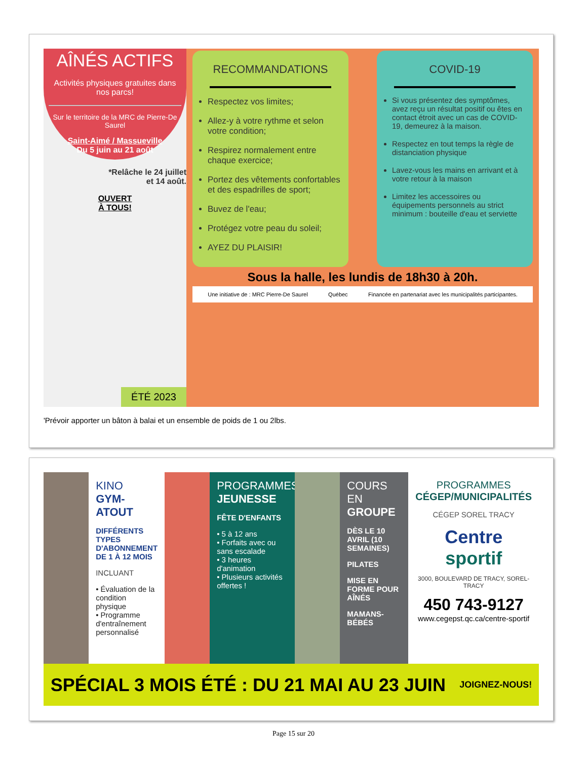AÎNÉS ACTIFS
Activités physiques gratuites dans nos parcs!
Sur le territoire de la MRC de Pierre-De Saurel
Saint-Aimé / Massueville
Du 5 juin au 21 août
*Relâche le 24 juillet
et 14 août.
OUVERT
À TOUS!
ÉTÉ 2023
RECOMMANDATIONS
Respectez vos limites;
Allez-y à votre rythme et selon votre condition;
Respirez normalement entre chaque exercice;
Portez des vêtements confortables et des espadrilles de sport;
Buvez de l'eau;
Protégez votre peau du soleil;
AYEZ DU PLAISIR!
COVID-19
Si vous présentez des symptômes, avez reçu un résultat positif ou êtes en contact étroit avec un cas de COVID-19, demeurez à la maison.
Respectez en tout temps la règle de distanciation physique
Lavez-vous les mains en arrivant et à votre retour à la maison
Limitez les accessoires ou équipements personnels au strict minimum : bouteille d'eau et serviette
Sous la halle, les lundis de 18h30 à 20h.
Une initiative de : MRC Pierre-De Saurel Québec Financée en partenariat avec les municipalités participantes.
'Prévoir apporter un bâton à balai et un ensemble de poids de 1 ou 2lbs.
KINO
GYM-ATOUT
DIFFÉRENTS TYPES D'ABONNEMENT DE 1 À 12 MOIS
INCLUANT
• Évaluation de la condition physique
• Programme d'entraînement personnalisé
PROGRAMMES
JEUNESSE
FÊTE D'ENFANTS
• 5 à 12 ans
• Forfaits avec ou sans escalade
• 3 heures d'animation
• Plusieurs activités offertes !
COURS
EN GROUPE
DÈS LE 10 AVRIL (10 SEMAINES)
PILATES
MISE EN FORME POUR AÎNÉS
MAMANS-BÉBÉS
PROGRAMMES
CÉGEP/MUNICIPALITÉS
CÉGEP SOREL TRACY
Centre sportif
3000, BOULEVARD DE TRACY, SOREL-TRACY
450 743-9127
www.cegepst.qc.ca/centre-sportif
SPÉCIAL 3 MOIS ÉTÉ : DU 21 MAI AU 23 JUIN JOIGNEZ-NOUS!
Page 15 sur 20